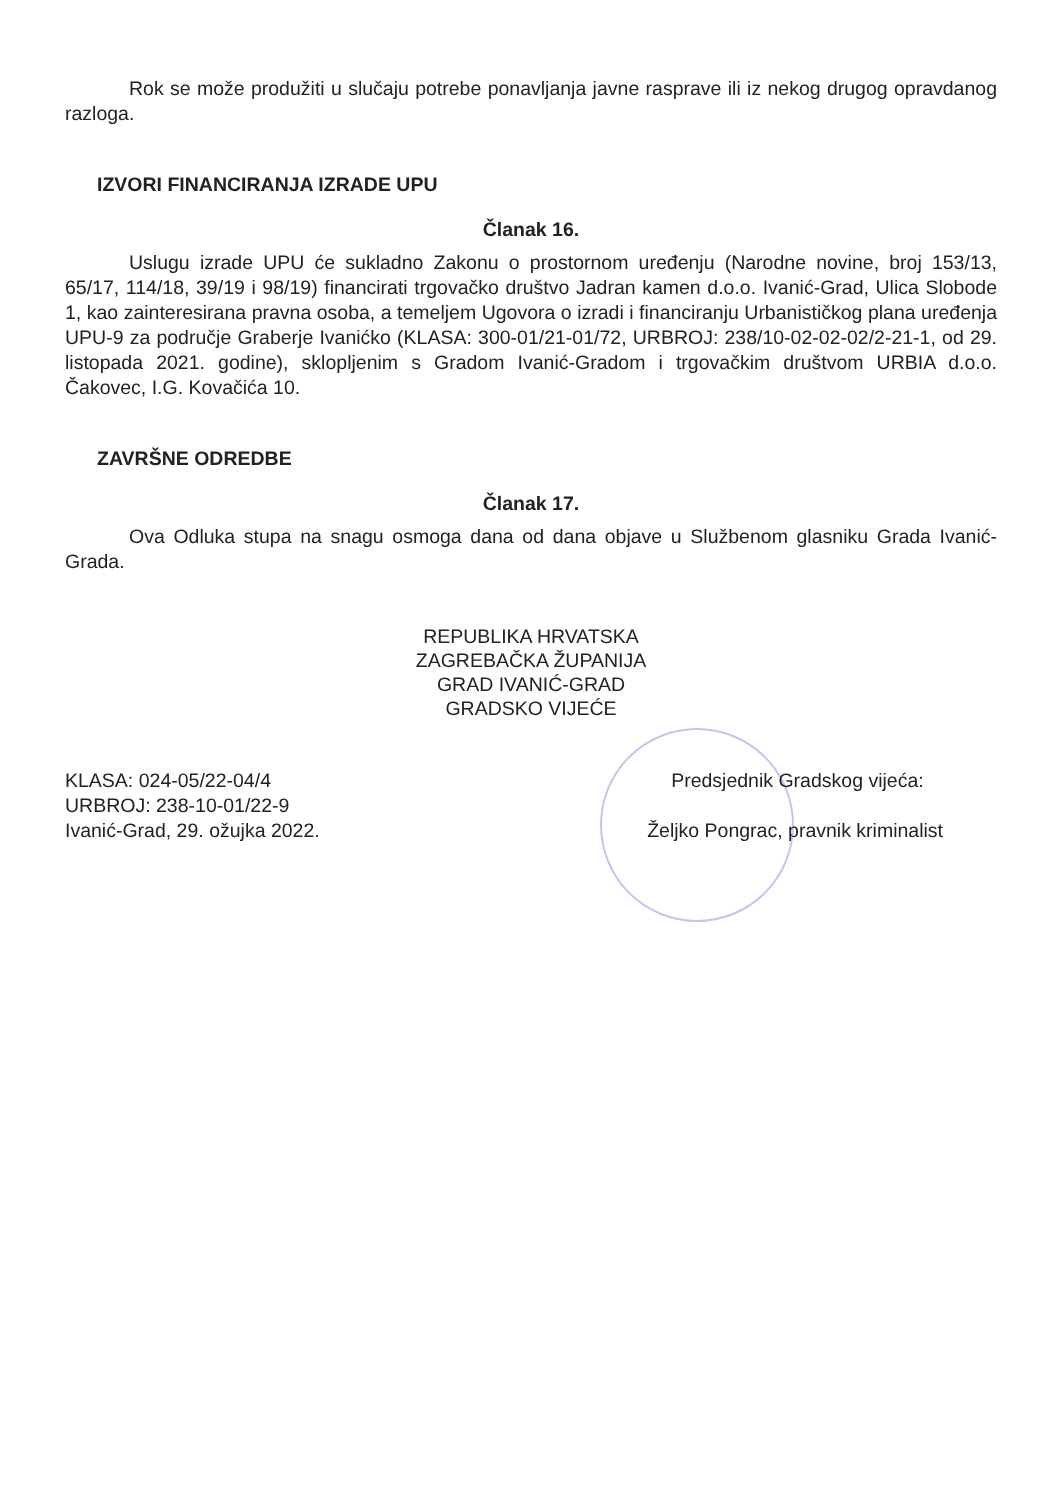Rok se može produžiti u slučaju potrebe ponavljanja javne rasprave ili iz nekog drugog opravdanog razloga.
IZVORI FINANCIRANJA IZRADE UPU
Članak 16.
Uslugu izrade UPU će sukladno Zakonu o prostornom uređenju (Narodne novine, broj 153/13, 65/17, 114/18, 39/19 i 98/19) financirati trgovačko društvo Jadran kamen d.o.o. Ivanić-Grad, Ulica Slobode 1, kao zainteresirana pravna osoba, a temeljem Ugovora o izradi i financiranju Urbanističkog plana uređenja UPU-9 za područje Graberje Ivanićko (KLASA: 300-01/21-01/72, URBROJ: 238/10-02-02-02/2-21-1, od 29. listopada 2021. godine), sklopljenim s Gradom Ivanić-Gradom i trgovačkim društvom URBIA d.o.o. Čakovec, I.G. Kovačića 10.
ZAVRŠNE ODREDBE
Članak 17.
Ova Odluka stupa na snagu osmoga dana od dana objave u Službenom glasniku Grada Ivanić-Grada.
REPUBLIKA HRVATSKA
ZAGREBAČKA ŽUPANIJA
GRAD IVANIĆ-GRAD
GRADSKO VIJEĆE
KLASA: 024-05/22-04/4
URBROJ: 238-10-01/22-9
Ivanić-Grad, 29. ožujka 2022.
Predsjednik Gradskog vijeća:
Željko Pongrac, pravnik kriminalist